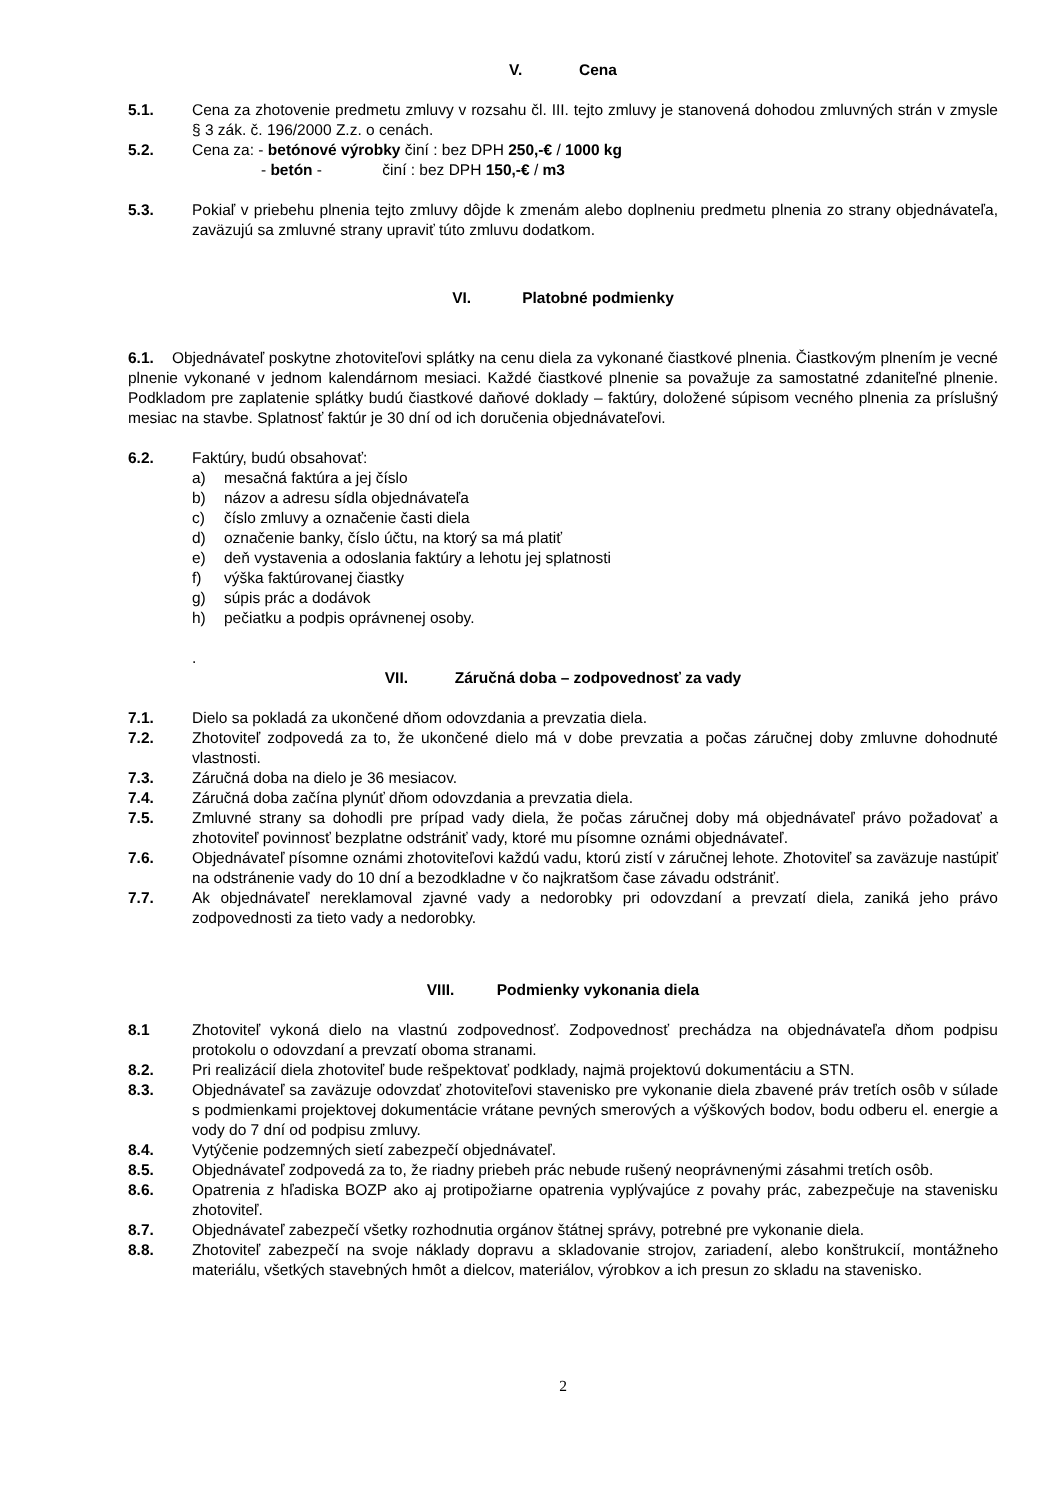V. Cena
5.1. Cena za zhotovenie predmetu zmluvy v rozsahu čl. III. tejto zmluvy je stanovená dohodou zmluvných strán v zmysle § 3 zák. č. 196/2000 Z.z. o cenách.
5.2. Cena za: - betónové výrobky činí : bez DPH 250,-€ / 1000 kg
- betón - činí : bez DPH 150,-€ / m3
5.3. Pokiaľ v priebehu plnenia tejto zmluvy dôjde k zmenám alebo doplneniu predmetu plnenia zo strany objednávateľa, zaväzujú sa zmluvné strany upraviť túto zmluvu dodatkom.
VI. Platobné podmienky
6.1. Objednávateľ poskytne zhotoviteľovi splátky na cenu diela za vykonané čiastkové plnenia. Čiastkovým plnením je vecné plnenie vykonané v jednom kalendárnom mesiaci. Každé čiastkové plnenie sa považuje za samostatné zdaniteľné plnenie. Podkladom pre zaplatenie splátky budú čiastkové daňové doklady – faktúry, doložené súpisom vecného plnenia za príslušný mesiac na stavbe. Splatnosť faktúr je 30 dní od ich doručenia objednávateľovi.
6.2. Faktúry, budú obsahovať:
a) mesačná faktúra a jej číslo
b) názov a adresu sídla objednávateľa
c) číslo zmluvy a označenie časti diela
d) označenie banky, číslo účtu, na ktorý sa má platiť
e) deň vystavenia a odoslania faktúry a lehotu jej splatnosti
f) výška faktúrovanej čiastky
g) súpis prác a dodávok
h) pečiatku a podpis oprávnenej osoby.
.
VII. Záručná doba – zodpovednosť za vady
7.1. Dielo sa pokladá za ukončené dňom odovzdania a prevzatia diela.
7.2. Zhotoviteľ zodpovedá za to, že ukončené dielo má v dobe prevzatia a počas záručnej doby zmluvne dohodnuté vlastnosti.
7.3. Záručná doba na dielo je 36 mesiacov.
7.4. Záručná doba začína plynúť dňom odovzdania a prevzatia diela.
7.5. Zmluvné strany sa dohodli pre prípad vady diela, že počas záručnej doby má objednávateľ právo požadovať a zhotoviteľ povinnosť bezplatne odstrániť vady, ktoré mu písomne oznámi objednávateľ.
7.6. Objednávateľ písomne oznámi zhotoviteľovi každú vadu, ktorú zistí v záručnej lehote. Zhotoviteľ sa zaväzuje nastúpiť na odstránenie vady do 10 dní a bezodkladne v čo najkratšom čase závadu odstrániť.
7.7. Ak objednávateľ nereklamoval zjavné vady a nedorobky pri odovzdaní a prevzatí diela, zaniká jeho právo zodpovednosti za tieto vady a nedorobky.
VIII. Podmienky vykonania diela
8.1 Zhotoviteľ vykoná dielo na vlastnú zodpovednosť. Zodpovednosť prechádza na objednávateľa dňom podpisu protokolu o odovzdaní a prevzatí oboma stranami.
8.2. Pri realizácií diela zhotoviteľ bude rešpektovať podklady, najmä projektovú dokumentáciu a STN.
8.3. Objednávateľ sa zaväzuje odovzdať zhotoviteľovi stavenisko pre vykonanie diela zbavené práv tretích osôb v súlade s podmienkami projektovej dokumentácie vrátane pevných smerových a výškových bodov, bodu odberu el. energie a vody do 7 dní od podpisu zmluvy.
8.4. Vytýčenie podzemných sietí zabezpečí objednávateľ.
8.5. Objednávateľ zodpovedá za to, že riadny priebeh prác nebude rušený neoprávnenými zásahmi tretích osôb.
8.6. Opatrenia z hľadiska BOZP ako aj protipožiarne opatrenia vyplývajúce z povahy prác, zabezpečuje na stavenisku zhotoviteľ.
8.7. Objednávateľ zabezpečí všetky rozhodnutia orgánov štátnej správy, potrebné pre vykonanie diela.
8.8. Zhotoviteľ zabezpečí na svoje náklady dopravu a skladovanie strojov, zariadení, alebo konštrukcií, montážneho materiálu, všetkých stavebných hmôt a dielcov, materiálov, výrobkov a ich presun zo skladu na stavenisko.
2